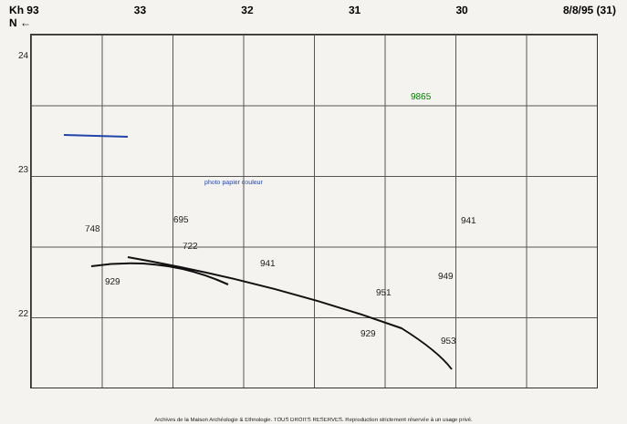Kh 93
N ← 33 32 31 30 8/8/95 (31)
24
23
22
929
929
941
941
951
949
953
748
695
722
9865
photo papier couleur
Archives de la Maison Archéologie & Ethnologie. TOUS DROITS RESERVES. Reproduction strictement réservée à un usage privé.